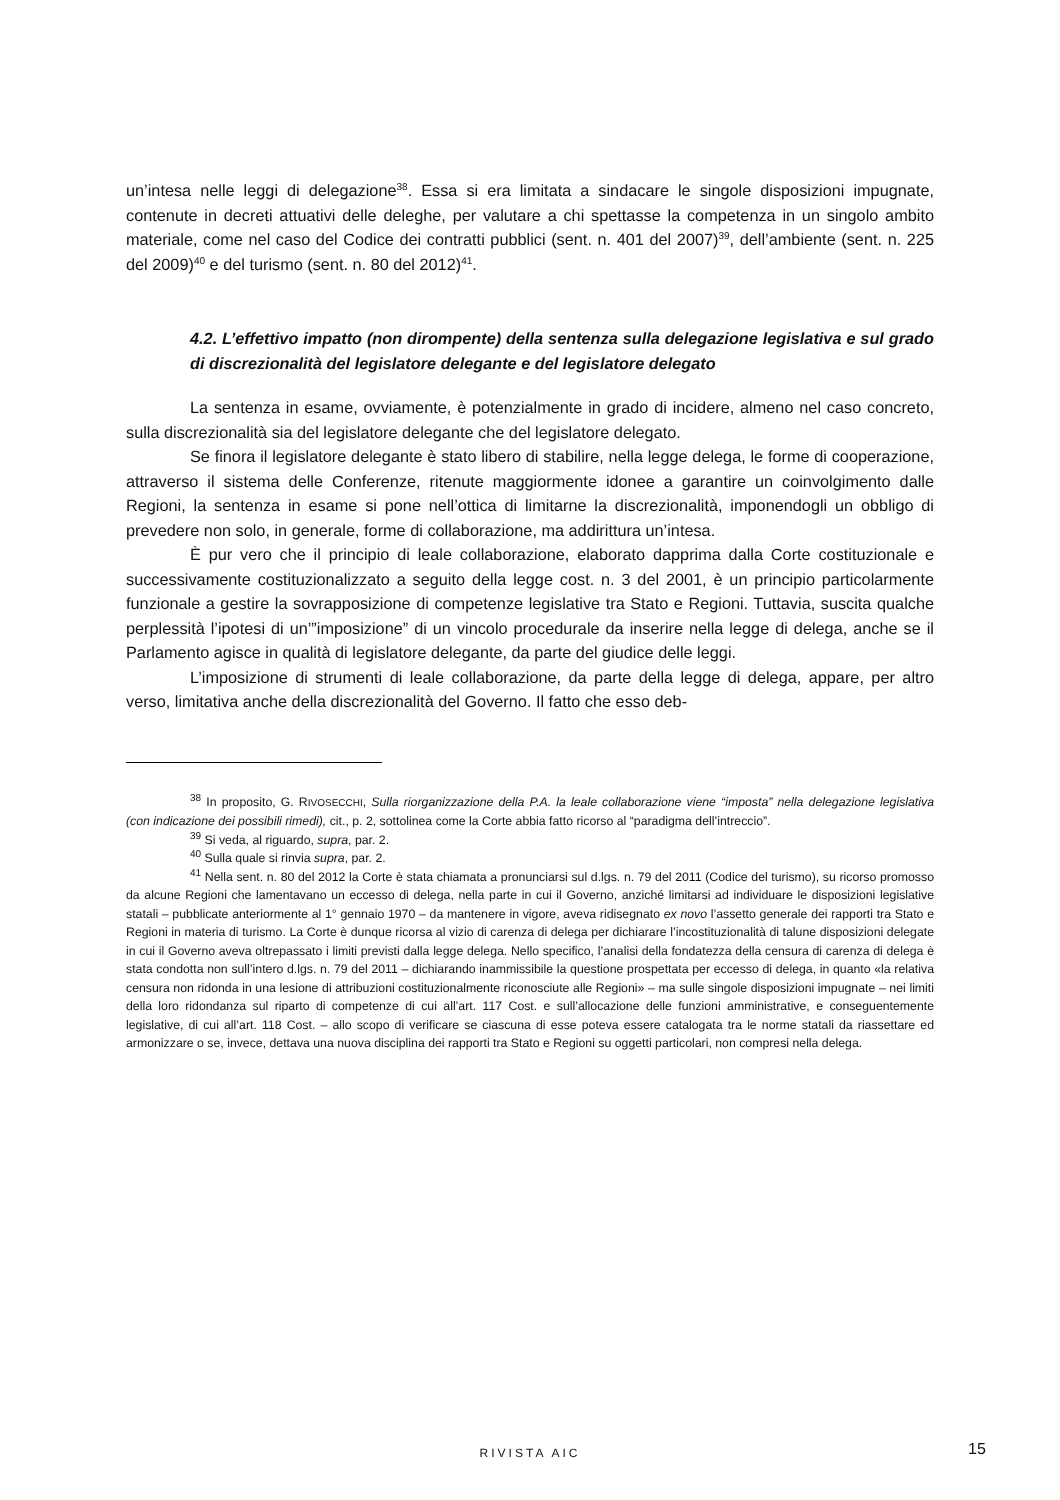un’intesa nelle leggi di delegazione<sup>38</sup>. Essa si era limitata a sindacare le singole disposizioni impugnate, contenute in decreti attuativi delle deleghe, per valutare a chi spettasse la competenza in un singolo ambito materiale, come nel caso del Codice dei contratti pubblici (sent. n. 401 del 2007)<sup>39</sup>, dell’ambiente (sent. n. 225 del 2009)<sup>40</sup> e del turismo (sent. n. 80 del 2012)<sup>41</sup>.
4.2. L’effettivo impatto (non dirompente) della sentenza sulla delegazione legislativa e sul grado di discrezionalità del legislatore delegante e del legislatore delegato
La sentenza in esame, ovviamente, è potenzialmente in grado di incidere, almeno nel caso concreto, sulla discrezionalità sia del legislatore delegante che del legislatore delegato.
Se finora il legislatore delegante è stato libero di stabilire, nella legge delega, le forme di cooperazione, attraverso il sistema delle Conferenze, ritenute maggiormente idonee a garantire un coinvolgimento dalle Regioni, la sentenza in esame si pone nell’ottica di limitarne la discrezionalità, imponendogli un obbligo di prevedere non solo, in generale, forme di collaborazione, ma addirittura un’intesa.
È pur vero che il principio di leale collaborazione, elaborato dapprima dalla Corte costituzionale e successivamente costituzionalizzato a seguito della legge cost. n. 3 del 2001, è un principio particolarmente funzionale a gestire la sovrapposizione di competenze legislative tra Stato e Regioni. Tuttavia, suscita qualche perplessità l’ipotesi di un’”imposizione” di un vincolo procedurale da inserire nella legge di delega, anche se il Parlamento agisce in qualità di legislatore delegante, da parte del giudice delle leggi.
L’imposizione di strumenti di leale collaborazione, da parte della legge di delega, appare, per altro verso, limitativa anche della discrezionalità del Governo. Il fatto che esso deb-
<sup>38</sup> In proposito, G. RIVOSECCHI, Sulla riorganizzazione della P.A. la leale collaborazione viene “imposta” nella delegazione legislativa (con indicazione dei possibili rimedi), cit., p. 2, sottolinea come la Corte abbia fatto ricorso al “paradigma dell’intreccio”.
<sup>39</sup> Si veda, al riguardo, supra, par. 2.
<sup>40</sup> Sulla quale si rinvia supra, par. 2.
<sup>41</sup> Nella sent. n. 80 del 2012 la Corte è stata chiamata a pronunciarsi sul d.lgs. n. 79 del 2011 (Codice del turismo), su ricorso promosso da alcune Regioni che lamentavano un eccesso di delega, nella parte in cui il Governo, anziché limitarsi ad individuare le disposizioni legislative statali – pubblicate anteriormente al 1° gennaio 1970 – da mantenere in vigore, aveva ridisegnato ex novo l’assetto generale dei rapporti tra Stato e Regioni in materia di turismo. La Corte è dunque ricorsa al vizio di carenza di delega per dichiarare l’incostituzionalità di talune disposizioni delegate in cui il Governo aveva oltrepassato i limiti previsti dalla legge delega. Nello specifico, l’analisi della fondatezza della censura di carenza di delega è stata condotta non sull’intero d.lgs. n. 79 del 2011 – dichiarando inammissibile la questione prospettata per eccesso di delega, in quanto «la relativa censura non ridonda in una lesione di attribuzioni costituzionalmente riconosciute alle Regioni» – ma sulle singole disposizioni impugnate – nei limiti della loro ridondanza sul riparto di competenze di cui all’art. 117 Cost. e sull’allocazione delle funzioni amministrative, e conseguentemente legislative, di cui all’art. 118 Cost. – allo scopo di verificare se ciascuna di esse poteva essere catalogata tra le norme statali da riassettare ed armonizzare o se, invece, dettava una nuova disciplina dei rapporti tra Stato e Regioni su oggetti particolari, non compresi nella delega.
RIVISTA AIC 15